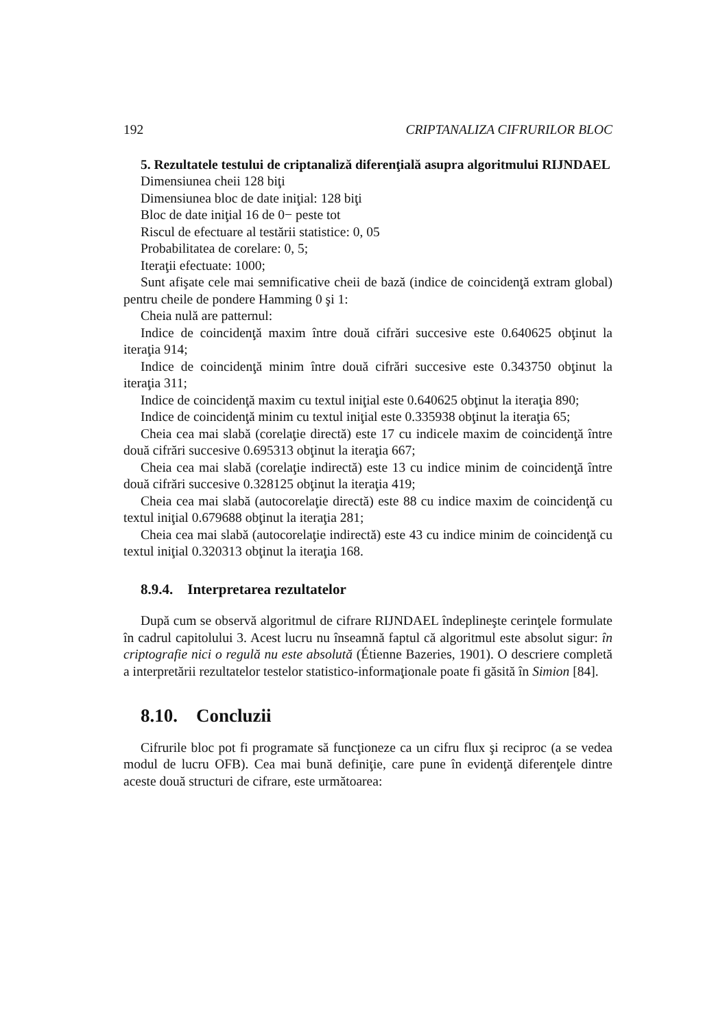192 CRIPTANALIZA CIFRURILOR BLOC
5. Rezultatele testului de criptanaliză diferenţială asupra algoritmului RIJNDAEL
Dimensiunea cheii 128 biţi
Dimensiunea bloc de date iniţial: 128 biţi
Bloc de date iniţial 16 de 0− peste tot
Riscul de efectuare al testării statistice: 0, 05
Probabilitatea de corelare: 0, 5;
Iteraţii efectuate: 1000;
Sunt afişate cele mai semnificative cheii de bază (indice de coincidenţă extram global) pentru cheile de pondere Hamming 0 şi 1:
Cheia nulă are patternul:
Indice de coincidenţă maxim între două cifrări succesive este 0.640625 obţinut la iteraţia 914;
Indice de coincidenţă minim între două cifrări succesive este 0.343750 obţinut la iteraţia 311;
Indice de coincidenţă maxim cu textul iniţial este 0.640625 obţinut la iteraţia 890;
Indice de coincidenţă minim cu textul iniţial este 0.335938 obţinut la iteraţia 65;
Cheia cea mai slabă (corelaţie directă) este 17 cu indicele maxim de coincidenţă între două cifrări succesive 0.695313 obţinut la iteraţia 667;
Cheia cea mai slabă (corelaţie indirectă) este 13 cu indice minim de coincidenţă între două cifrări succesive 0.328125 obţinut la iteraţia 419;
Cheia cea mai slabă (autocorelaţie directă) este 88 cu indice maxim de coincidenţă cu textul iniţial 0.679688 obţinut la iteraţia 281;
Cheia cea mai slabă (autocorelaţie indirectă) este 43 cu indice minim de coincidenţă cu textul iniţial 0.320313 obţinut la iteraţia 168.
8.9.4. Interpretarea rezultatelor
După cum se observă algoritmul de cifrare RIJNDAEL îndeplineşte cerinţele formulate în cadrul capitolului 3. Acest lucru nu înseamnă faptul că algoritmul este absolut sigur: în criptografie nici o regulă nu este absolută (Étienne Bazeries, 1901). O descriere completă a interpretării rezultatelor testelor statistico-informaţionale poate fi găsită în Simion [84].
8.10. Concluzii
Cifrurile bloc pot fi programate să funcţioneze ca un cifru flux şi reciproc (a se vedea modul de lucru OFB). Cea mai bună definiţie, care pune în evidenţă diferenţele dintre aceste două structuri de cifrare, este următoarea: